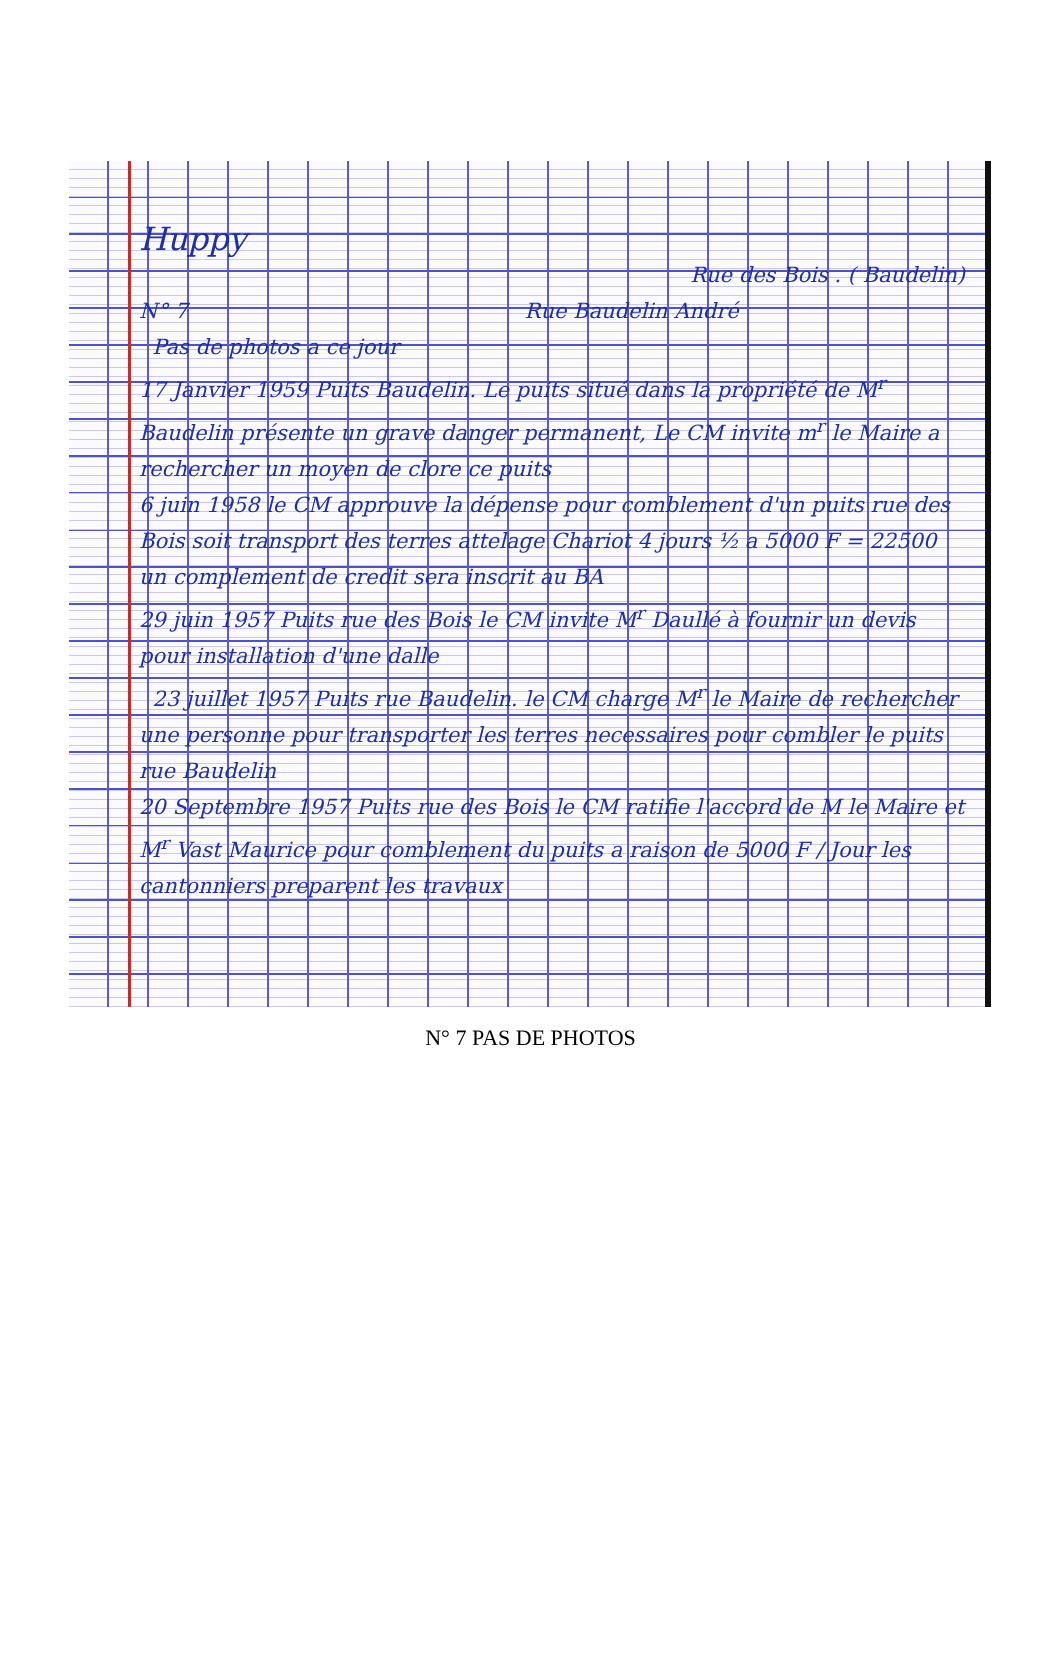Huppy
Rue des Bois . ( Baudelin)
N° 7 Rue Baudelin André
Pas de photos a ce jour
17 Janvier 1959 Puits Baudelin. Le puits situé dans la propriété de M<sup>r</sup> Baudelin présente un grave danger permanent, Le CM invite m<sup>r</sup> le Maire a rechercher un moyen de clore ce puits
6 juin 1958 le CM approuve la dépense pour comblement d'un puits rue des Bois soit transport des terres attelage Chariot 4 jours ½ a 5000 F = 22500 un complement de credit sera inscrit au BA
29 juin 1957 Puits rue des Bois le CM invite M<sup>r</sup> Daullé à fournir un devis pour installation d'une dalle
23 juillet 1957 Puits rue Baudelin. le CM charge M<sup>r</sup> le Maire de rechercher une personne pour transporter les terres necessaires pour combler le puits rue Baudelin
20 Septembre 1957 Puits rue des Bois le CM ratifie l'accord de M le Maire et M<sup>r</sup> Vast Maurice pour comblement du puits a raison de 5000 F / Jour les cantonniers preparent les travaux
N° 7 PAS DE PHOTOS